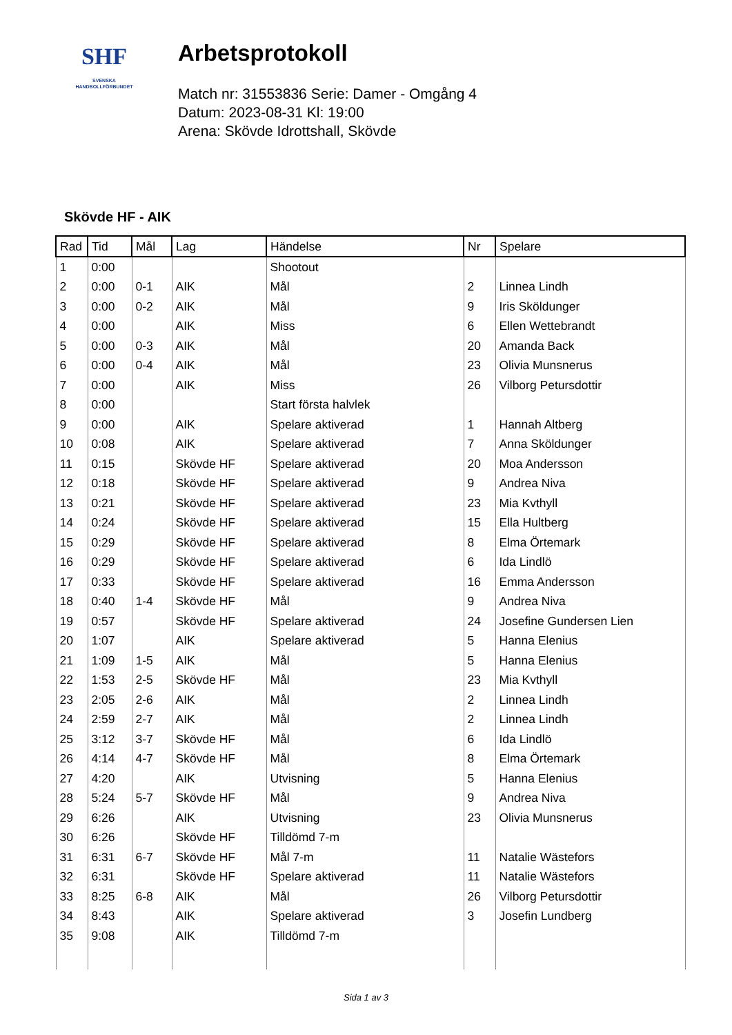SHF
SVENSKA
HANDBOLLFÖRBUNDET
Arbetsprotokoll
Match nr: 31553836 Serie: Damer - Omgång 4
Datum: 2023-08-31 Kl: 19:00
Arena: Skövde Idrottshall, Skövde
Skövde HF - AIK
| Rad | Tid | Mål | Lag | Händelse | Nr | Spelare |
| --- | --- | --- | --- | --- | --- | --- |
| 1 | 0:00 | | | Shootout | | |
| 2 | 0:00 | 0-1 | AIK | Mål | 2 | Linnea Lindh |
| 3 | 0:00 | 0-2 | AIK | Mål | 9 | Iris Sköldunger |
| 4 | 0:00 | | AIK | Miss | 6 | Ellen Wettebrandt |
| 5 | 0:00 | 0-3 | AIK | Mål | 20 | Amanda Back |
| 6 | 0:00 | 0-4 | AIK | Mål | 23 | Olivia Munsnerus |
| 7 | 0:00 | | AIK | Miss | 26 | Vilborg Petursdottir |
| 8 | 0:00 | | | Start första halvlek | | |
| 9 | 0:00 | | AIK | Spelare aktiverad | 1 | Hannah Altberg |
| 10 | 0:08 | | AIK | Spelare aktiverad | 7 | Anna Sköldunger |
| 11 | 0:15 | | Skövde HF | Spelare aktiverad | 20 | Moa Andersson |
| 12 | 0:18 | | Skövde HF | Spelare aktiverad | 9 | Andrea Niva |
| 13 | 0:21 | | Skövde HF | Spelare aktiverad | 23 | Mia Kvthyll |
| 14 | 0:24 | | Skövde HF | Spelare aktiverad | 15 | Ella Hultberg |
| 15 | 0:29 | | Skövde HF | Spelare aktiverad | 8 | Elma Örtemark |
| 16 | 0:29 | | Skövde HF | Spelare aktiverad | 6 | Ida Lindlö |
| 17 | 0:33 | | Skövde HF | Spelare aktiverad | 16 | Emma Andersson |
| 18 | 0:40 | 1-4 | Skövde HF | Mål | 9 | Andrea Niva |
| 19 | 0:57 | | Skövde HF | Spelare aktiverad | 24 | Josefine Gundersen Lien |
| 20 | 1:07 | | AIK | Spelare aktiverad | 5 | Hanna Elenius |
| 21 | 1:09 | 1-5 | AIK | Mål | 5 | Hanna Elenius |
| 22 | 1:53 | 2-5 | Skövde HF | Mål | 23 | Mia Kvthyll |
| 23 | 2:05 | 2-6 | AIK | Mål | 2 | Linnea Lindh |
| 24 | 2:59 | 2-7 | AIK | Mål | 2 | Linnea Lindh |
| 25 | 3:12 | 3-7 | Skövde HF | Mål | 6 | Ida Lindlö |
| 26 | 4:14 | 4-7 | Skövde HF | Mål | 8 | Elma Örtemark |
| 27 | 4:20 | | AIK | Utvisning | 5 | Hanna Elenius |
| 28 | 5:24 | 5-7 | Skövde HF | Mål | 9 | Andrea Niva |
| 29 | 6:26 | | AIK | Utvisning | 23 | Olivia Munsnerus |
| 30 | 6:26 | | Skövde HF | Tilldömd 7-m | | |
| 31 | 6:31 | 6-7 | Skövde HF | Mål 7-m | 11 | Natalie Wästefors |
| 32 | 6:31 | | Skövde HF | Spelare aktiverad | 11 | Natalie Wästefors |
| 33 | 8:25 | 6-8 | AIK | Mål | 26 | Vilborg Petursdottir |
| 34 | 8:43 | | AIK | Spelare aktiverad | 3 | Josefin Lundberg |
| 35 | 9:08 | | AIK | Tilldömd 7-m | | |
Sida 1 av 3